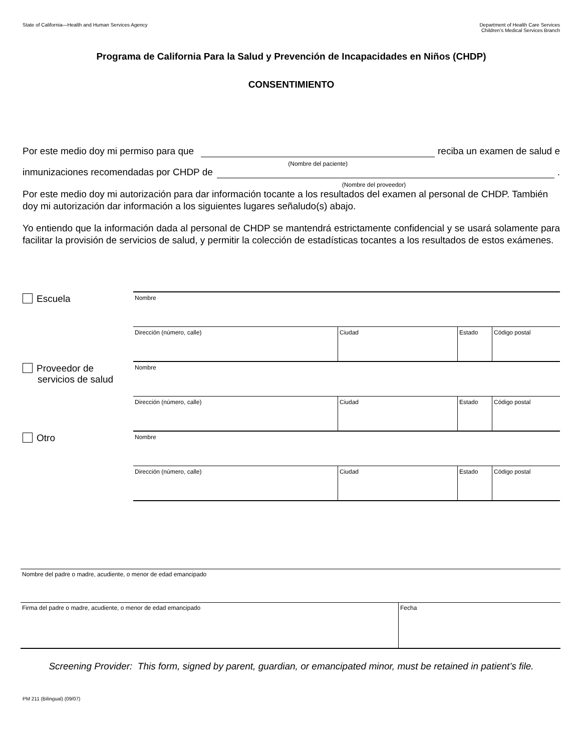State of California—Health and Human Services Agency
Department of Health Care Services
Children’s Medical Services Branch
Programa de California Para la Salud y Prevención de Incapacidades en Niños (CHDP)
CONSENTIMIENTO
Por este medio doy mi permiso para que
(Nombre del paciente)
reciba un examen de salud e
inmunizaciones recomendadas por CHDP de
(Nombre del proveedor)
.
Por este medio doy mi autorización para dar información tocante a los resultados del examen al personal de CHDP. También doy mi autorización dar información a los siguientes lugares señaludo(s) abajo.
Yo entiendo que la información dada al personal de CHDP se mantendrá estrictamente confidencial y se usará solamente para facilitar la provisión de servicios de salud, y permitir la colección de estadísticas tocantes a los resultados de estos exámenes.
Escuela
| Nombre | | | |
| Dirección (número, calle) | Ciudad | Estado | Código postal |
Proveedor de
servicios de salud
| Nombre | | | |
| Dirección (número, calle) | Ciudad | Estado | Código postal |
Otro
| Nombre | | | |
| Dirección (número, calle) | Ciudad | Estado | Código postal |
| Nombre del padre o madre, acudiente, o menor de edad emancipado | |
| Firma del padre o madre, acudiente, o menor de edad emancipado | Fecha |
Screening Provider: This form, signed by parent, guardian, or emancipated minor, must be retained in patient’s file.
PM 211 (Bilingual) (09/07)